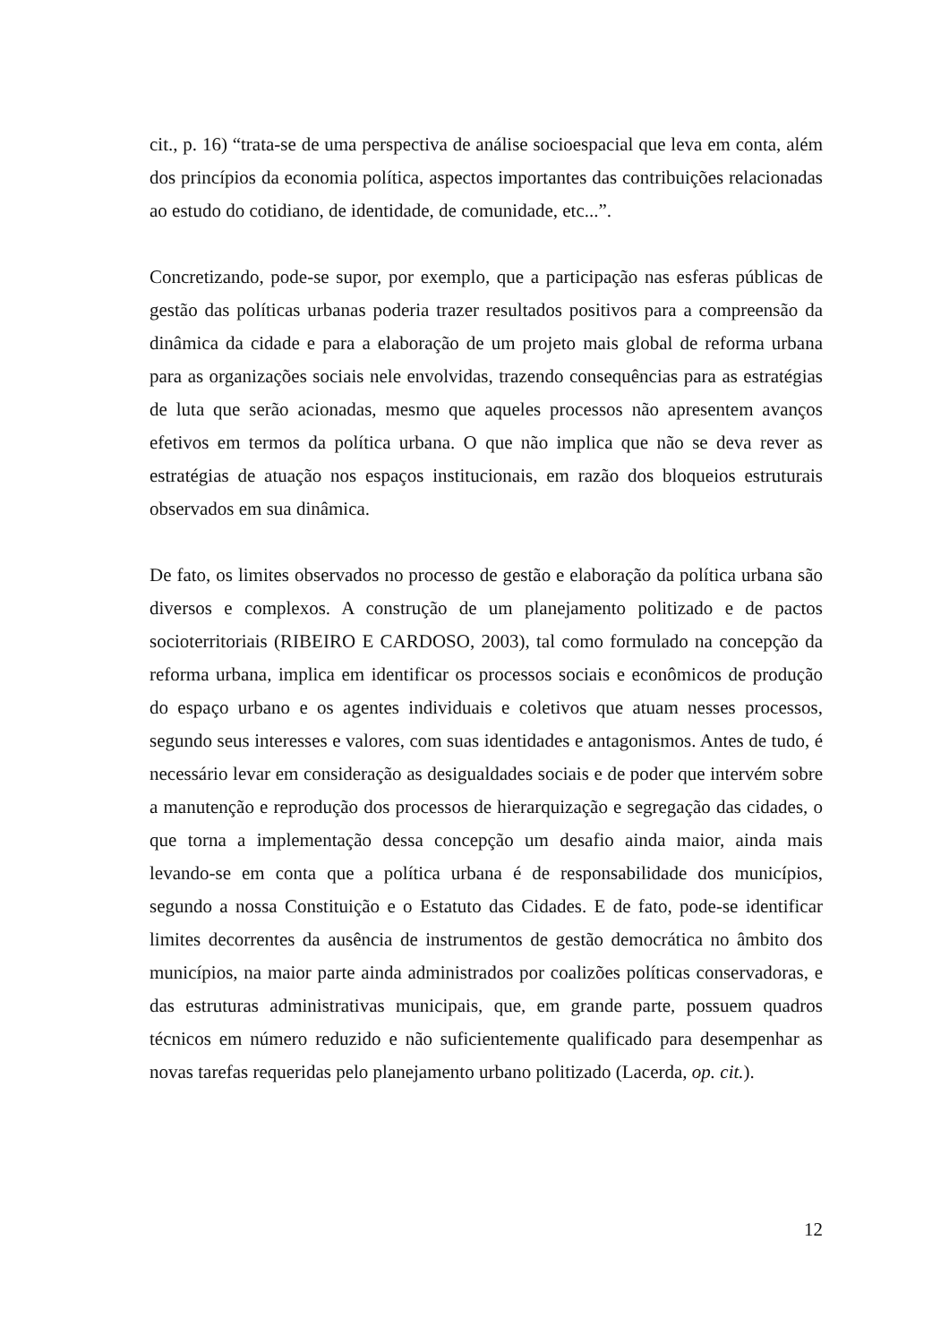cit., p. 16) “trata-se de uma perspectiva de análise socioespacial que leva em conta, além dos princípios da economia política, aspectos importantes das contribuições relacionadas ao estudo do cotidiano, de identidade, de comunidade, etc...”.
Concretizando, pode-se supor, por exemplo, que a participação nas esferas públicas de gestão das políticas urbanas poderia trazer resultados positivos para a compreensão da dinâmica da cidade e para a elaboração de um projeto mais global de reforma urbana para as organizações sociais nele envolvidas, trazendo consequências para as estratégias de luta que serão acionadas, mesmo que aqueles processos não apresentem avanços efetivos em termos da política urbana. O que não implica que não se deva rever as estratégias de atuação nos espaços institucionais, em razão dos bloqueios estruturais observados em sua dinâmica.
De fato, os limites observados no processo de gestão e elaboração da política urbana são diversos e complexos. A construção de um planejamento politizado e de pactos socioterritoriais (RIBEIRO E CARDOSO, 2003), tal como formulado na concepção da reforma urbana, implica em identificar os processos sociais e econômicos de produção do espaço urbano e os agentes individuais e coletivos que atuam nesses processos, segundo seus interesses e valores, com suas identidades e antagonismos. Antes de tudo, é necessário levar em consideração as desigualdades sociais e de poder que intervém sobre a manutenção e reprodução dos processos de hierarquização e segregação das cidades, o que torna a implementação dessa concepção um desafio ainda maior, ainda mais levando-se em conta que a política urbana é de responsabilidade dos municípios, segundo a nossa Constituição e o Estatuto das Cidades. E de fato, pode-se identificar limites decorrentes da ausência de instrumentos de gestão democrática no âmbito dos municípios, na maior parte ainda administrados por coalizões políticas conservadoras, e das estruturas administrativas municipais, que, em grande parte, possuem quadros técnicos em número reduzido e não suficientemente qualificado para desempenhar as novas tarefas requeridas pelo planejamento urbano politizado (Lacerda, op. cit.).
12